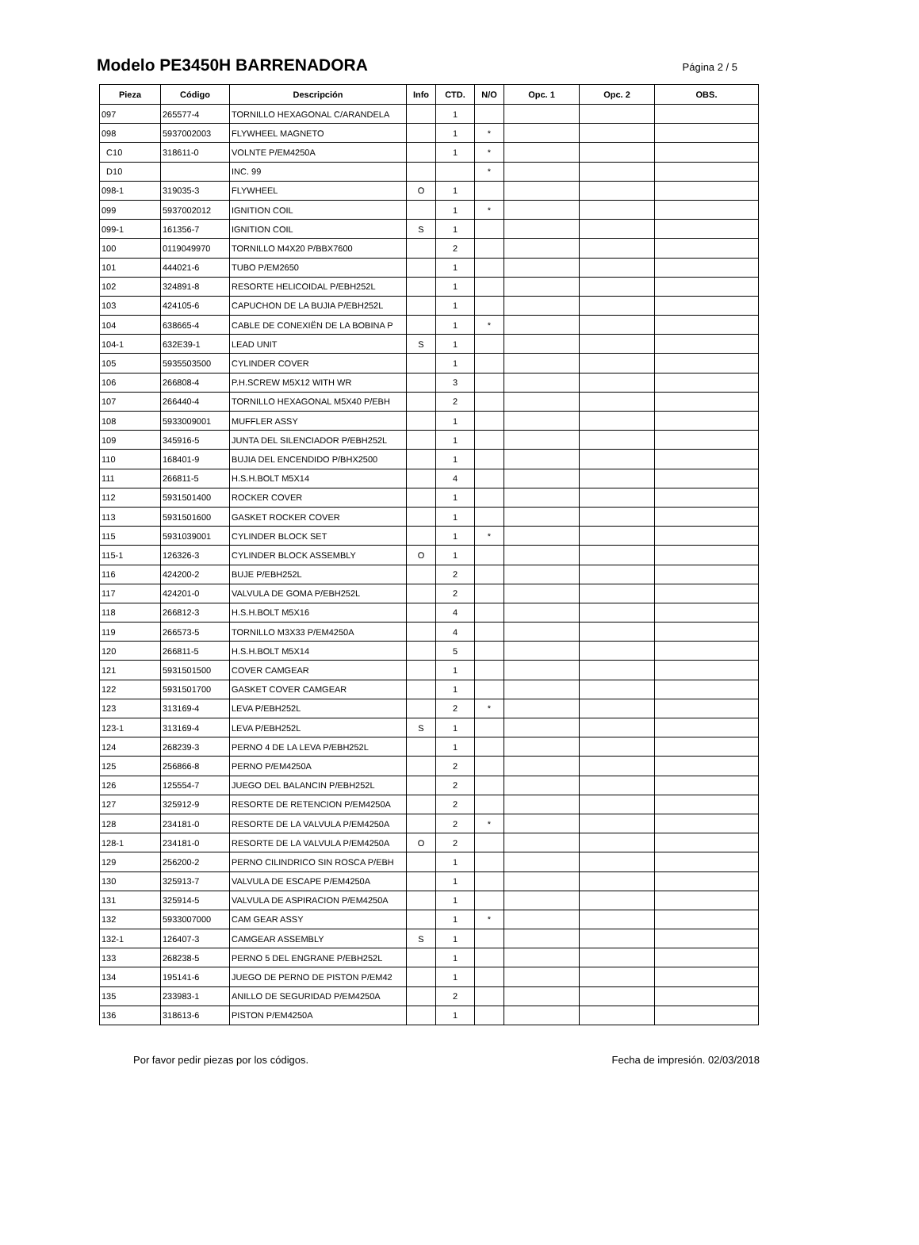Modelo PE3450H BARRENADORA
Página 2 / 5
| Pieza | Código | Descripción | Info | CTD. | N/O | Opc. 1 | Opc. 2 | OBS. |
| --- | --- | --- | --- | --- | --- | --- | --- | --- |
| 097 | 265577-4 | TORNILLO HEXAGONAL C/ARANDELA | | 1 | | | | |
| 098 | 5937002003 | FLYWHEEL MAGNETO | | 1 | * | | | |
| C10 | 318611-0 | VOLNTE P/EM4250A | | 1 | * | | | |
| D10 | | INC. 99 | | | * | | | |
| 098-1 | 319035-3 | FLYWHEEL | O | 1 | | | | |
| 099 | 5937002012 | IGNITION COIL | | 1 | * | | | |
| 099-1 | 161356-7 | IGNITION COIL | S | 1 | | | | |
| 100 | 0119049970 | TORNILLO M4X20 P/BBX7600 | | 2 | | | | |
| 101 | 444021-6 | TUBO P/EM2650 | | 1 | | | | |
| 102 | 324891-8 | RESORTE HELICOIDAL P/EBH252L | | 1 | | | | |
| 103 | 424105-6 | CAPUCHON DE LA BUJIA P/EBH252L | | 1 | | | | |
| 104 | 638665-4 | CABLE DE CONEXIËN DE LA BOBINA P | | 1 | * | | | |
| 104-1 | 632E39-1 | LEAD UNIT | S | 1 | | | | |
| 105 | 5935503500 | CYLINDER COVER | | 1 | | | | |
| 106 | 266808-4 | P.H.SCREW M5X12 WITH WR | | 3 | | | | |
| 107 | 266440-4 | TORNILLO HEXAGONAL M5X40 P/EBH | | 2 | | | | |
| 108 | 5933009001 | MUFFLER ASSY | | 1 | | | | |
| 109 | 345916-5 | JUNTA DEL SILENCIADOR P/EBH252L | | 1 | | | | |
| 110 | 168401-9 | BUJIA DEL ENCENDIDO P/BHX2500 | | 1 | | | | |
| 111 | 266811-5 | H.S.H.BOLT M5X14 | | 4 | | | | |
| 112 | 5931501400 | ROCKER COVER | | 1 | | | | |
| 113 | 5931501600 | GASKET ROCKER COVER | | 1 | | | | |
| 115 | 5931039001 | CYLINDER BLOCK SET | | 1 | * | | | |
| 115-1 | 126326-3 | CYLINDER BLOCK ASSEMBLY | O | 1 | | | | |
| 116 | 424200-2 | BUJE P/EBH252L | | 2 | | | | |
| 117 | 424201-0 | VALVULA DE GOMA P/EBH252L | | 2 | | | | |
| 118 | 266812-3 | H.S.H.BOLT M5X16 | | 4 | | | | |
| 119 | 266573-5 | TORNILLO M3X33 P/EM4250A | | 4 | | | | |
| 120 | 266811-5 | H.S.H.BOLT M5X14 | | 5 | | | | |
| 121 | 5931501500 | COVER CAMGEAR | | 1 | | | | |
| 122 | 5931501700 | GASKET COVER CAMGEAR | | 1 | | | | |
| 123 | 313169-4 | LEVA P/EBH252L | | 2 | * | | | |
| 123-1 | 313169-4 | LEVA P/EBH252L | S | 1 | | | | |
| 124 | 268239-3 | PERNO 4 DE LA LEVA P/EBH252L | | 1 | | | | |
| 125 | 256866-8 | PERNO P/EM4250A | | 2 | | | | |
| 126 | 125554-7 | JUEGO DEL BALANCIN P/EBH252L | | 2 | | | | |
| 127 | 325912-9 | RESORTE DE RETENCION P/EM4250A | | 2 | | | | |
| 128 | 234181-0 | RESORTE DE LA VALVULA P/EM4250A | | 2 | * | | | |
| 128-1 | 234181-0 | RESORTE DE LA VALVULA P/EM4250A | O | 2 | | | | |
| 129 | 256200-2 | PERNO CILINDRICO SIN ROSCA P/EBH | | 1 | | | | |
| 130 | 325913-7 | VALVULA DE ESCAPE P/EM4250A | | 1 | | | | |
| 131 | 325914-5 | VALVULA DE ASPIRACION P/EM4250A | | 1 | | | | |
| 132 | 5933007000 | CAM GEAR ASSY | | 1 | * | | | |
| 132-1 | 126407-3 | CAMGEAR ASSEMBLY | S | 1 | | | | |
| 133 | 268238-5 | PERNO 5 DEL ENGRANE P/EBH252L | | 1 | | | | |
| 134 | 195141-6 | JUEGO DE PERNO DE PISTON P/EM42 | | 1 | | | | |
| 135 | 233983-1 | ANILLO DE SEGURIDAD P/EM4250A | | 2 | | | | |
| 136 | 318613-6 | PISTON P/EM4250A | | 1 | | | | |
Por favor pedir piezas por los códigos. Fecha de impresión. 02/03/2018